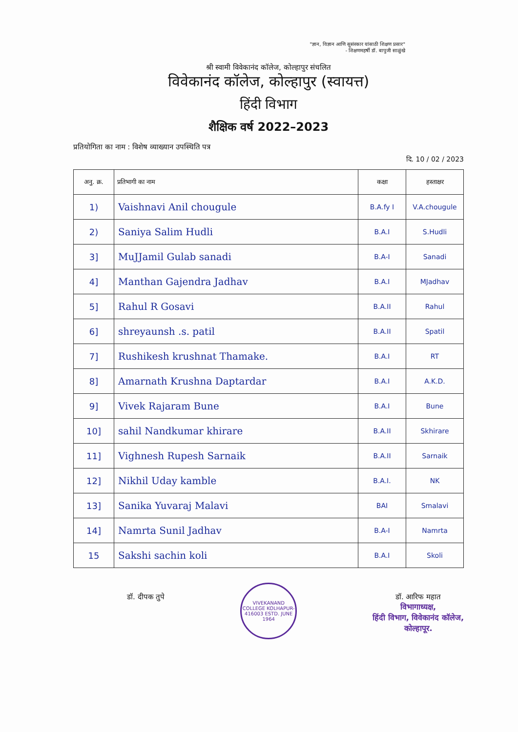"ज्ञान, विज्ञान आणि सुसंस्कार यांसाठी शिक्षण प्रसार"
- शिक्षणमहर्षी डॉ. बापुजी साळुंखे
श्री स्वामी विवेकानंद कॉलेज, कोल्हापुर संचलित
विवेकानंद कॉलेज, कोल्हापुर (स्वायत्त)
हिंदी विभाग
शैक्षिक वर्ष 2022–2023
प्रतियोगिता का नाम : विशेष व्याख्यान उपस्थिति पत्र
दि. 10 / 02 / 2023
| अनु. क्र. | प्रतिभागी का नाम | कक्षा | हस्ताक्षर |
| --- | --- | --- | --- |
| 1) | Vaishnavi Anil chougule | B.A.fy I | V.A.chougule |
| 2) | Saniya Salim Hudli | B.A.I | S.Hudli |
| 3] | MuJJamil Gulab sanadi | B.A-I | Sanadi |
| 4] | Manthan Gajendra Jadhav | B.A.I | MJadhav |
| 5] | Rahul R Gosavi | B.A.II | Rahul |
| 6] | shreyaunsh .s. patil | B.A.II | Spatil |
| 7] | Rushikesh krushnat Thamake. | B.A.I | RT |
| 8] | Amarnath Krushna Daptardar | B.A.I | A.K.D. |
| 9] | Vivek Rajaram Bune | B.A.I | Bune |
| 10] | sahil Nandkumar khirare | B.A.II | Skhirare |
| 11] | Vighnesh Rupesh Sarnaik | B.A.II | Sarnaik |
| 12] | Nikhil Uday kamble | B.A.I. | NK |
| 13] | Sanika Yuvaraj Malavi | BAI | Smalavi |
| 14] | Namrta Sunil Jadhav | B.A-I | Namrta |
| 15 | Sakshi sachin koli | B.A.I | Skoli |
डॉ. दीपक तुपे
VIVEKANAND COLLEGE KOLHAPUR-416003 ESTD. JUNE 1964
डॉ. आरिफ महात
विभागाध्यक्ष,
हिंदी विभाग, विवेकानंद कॉलेज,
कोल्हापूर.